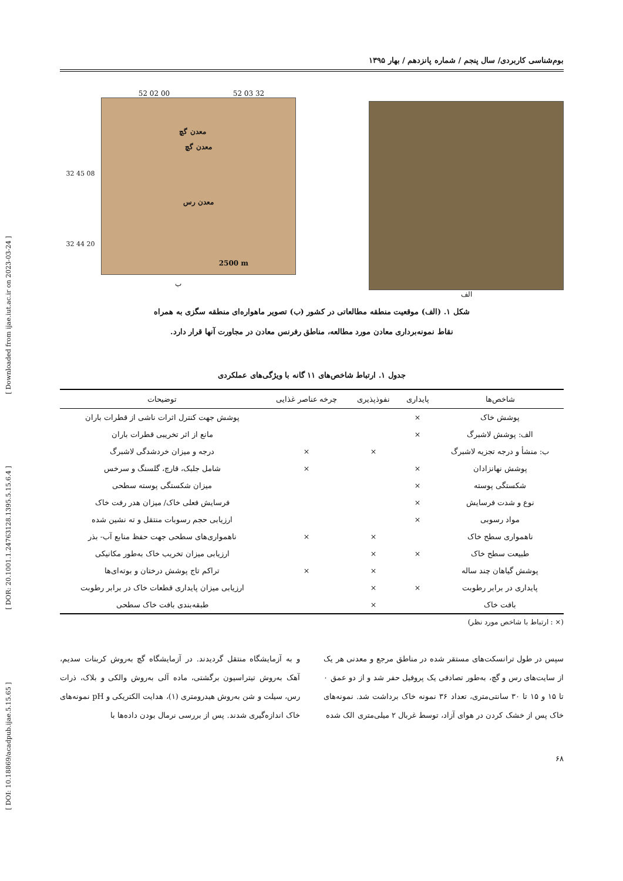[ DOI: 10.18869/acadpub.ijae.5.15.65 ] [ DOR: 20.1001.1.24763128.1395.5.15.6.4 ] [ Downloaded from ijae.iut.ac.ir on 2023-03-24 ]
بوم‌شناسی کاربردی/ سال پنجم / شماره پانزدهم / بهار ۱۳۹۵
52 02 00 52 03 32
32 45 08
32 44 20
معدن گچ
معدن گچ
معدن رس
2500 m
ب
الف
شکل ۱. (الف) موقعیت منطقه مطالعاتی در کشور (ب) تصویر ماهواره‌ای منطقه سگزی به همراه
نقاط نمونه‌برداری معادن مورد مطالعه، مناطق رفرنس معادن در مجاورت آنها قرار دارد.
جدول ۱. ارتباط شاخص‌های ۱۱ گانه با ویژگی‌های عملکردی
| شاخص‌ها | پایداری | نفوذپذیری | چرخه عناصر غذایی | توضیحات |
| --- | --- | --- | --- | --- |
| پوشش خاک | × | | | پوشش جهت کنترل اثرات ناشی از قطرات باران |
| الف: پوشش لاشبرگ | × | | | مانع از اثر تخریبی قطرات باران |
| ب: منشأ و درجه تجزیه لاشبرگ | | × | × | درجه و میزان خردشدگی لاشبرگ |
| پوشش نهانزادان | × | | × | شامل جلبک، قارچ، گلسنگ و سرخس |
| شکستگی پوسته | × | | | میزان شکستگی پوسته سطحی |
| نوع و شدت فرسایش | × | | | فرسایش فعلی خاک/ میزان هدر رفت خاک |
| مواد رسوبی | × | | | ارزیابی حجم رسوبات منتقل و ته نشین شده |
| ناهمواری سطح خاک | | × | × | ناهمواری‌های سطحی جهت حفظ منابع آب- بذر |
| طبیعت سطح خاک | × | × | | ارزیابی میزان تخریب خاک به‌طور مکانیکی |
| پوشش گیاهان چند ساله | | × | × | تراکم تاج پوشش درختان و بوته‌ای‌ها |
| پایداری در برابر رطوبت | × | × | | ارزیابی میزان پایداری قطعات خاک در برابر رطوبت |
| بافت خاک | | × | | طبقه‌بندی بافت خاک سطحی |
(× : ارتباط با شاخص مورد نظر)
سپس در طول ترانسکت‌های مستقر شده در مناطق مرجع و معدنی هر یک از سایت‌های رس و گچ، به‌طور تصادفی یک پروفیل حفر شد و از دو عمق ۰ تا ۱۵ و ۱۵ تا ۳۰ سانتی‌متری، تعداد ۳۶ نمونه خاک برداشت شد. نمونه‌های خاک پس از خشک کردن در هوای آزاد، توسط غربال ۲ میلی‌متری الک شده
و به آزمایشگاه منتقل گردیدند. در آزمایشگاه گچ به‌روش کربنات سدیم، آهک به‌روش تیتراسیون برگشتی، ماده آلی به‌روش والکی و بلاک، ذرات رس، سیلت و شن به‌روش هیدرومتری (۱)، هدایت الکتریکی و pH نمونه‌های خاک اندازه‌گیری شدند. پس از بررسی نرمال بودن داده‌ها با
۶۸